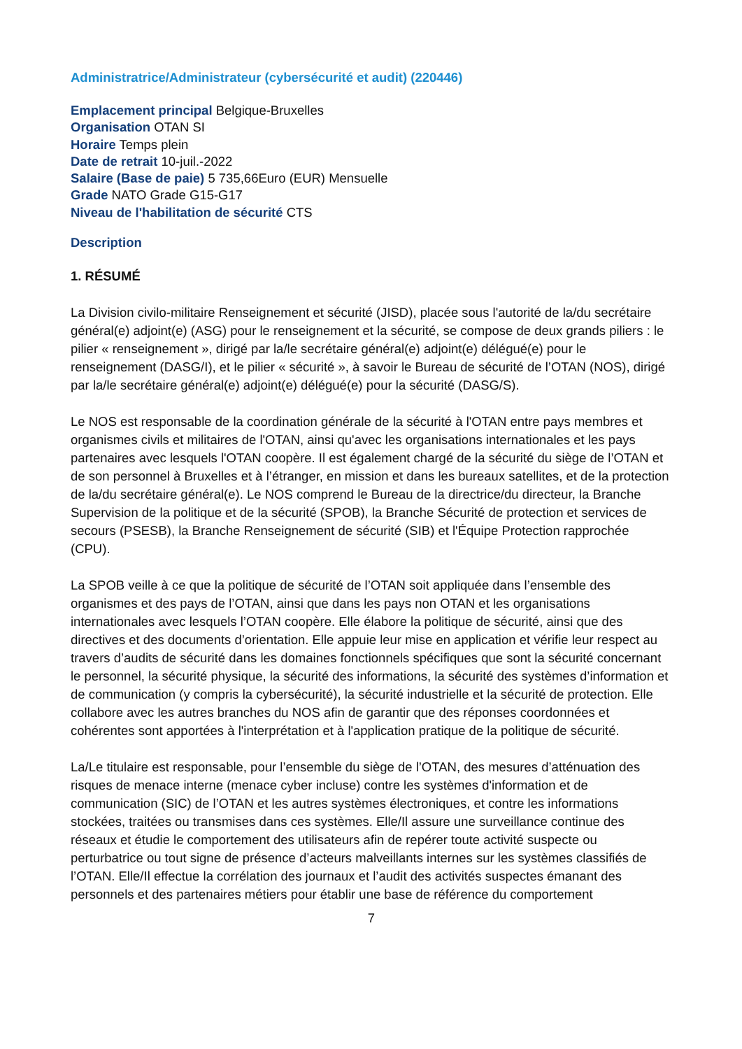Administratrice/Administrateur (cybersécurité et audit) (220446)
Emplacement principal Belgique-Bruxelles
Organisation OTAN SI
Horaire Temps plein
Date de retrait 10-juil.-2022
Salaire (Base de paie) 5 735,66Euro (EUR) Mensuelle
Grade NATO Grade G15-G17
Niveau de l'habilitation de sécurité CTS
Description
1. RÉSUMÉ
La Division civilo-militaire Renseignement et sécurité (JISD), placée sous l'autorité de la/du secrétaire général(e) adjoint(e) (ASG) pour le renseignement et la sécurité, se compose de deux grands piliers : le pilier « renseignement », dirigé par la/le secrétaire général(e) adjoint(e) délégué(e) pour le renseignement (DASG/I), et le pilier « sécurité », à savoir le Bureau de sécurité de l’OTAN (NOS), dirigé par la/le secrétaire général(e) adjoint(e) délégué(e) pour la sécurité (DASG/S).
Le NOS est responsable de la coordination générale de la sécurité à l'OTAN entre pays membres et organismes civils et militaires de l'OTAN, ainsi qu'avec les organisations internationales et les pays partenaires avec lesquels l'OTAN coopère. Il est également chargé de la sécurité du siège de l’OTAN et de son personnel à Bruxelles et à l’étranger, en mission et dans les bureaux satellites, et de la protection de la/du secrétaire général(e). Le NOS comprend le Bureau de la directrice/du directeur, la Branche Supervision de la politique et de la sécurité (SPOB), la Branche Sécurité de protection et services de secours (PSESB), la Branche Renseignement de sécurité (SIB) et l'Équipe Protection rapprochée (CPU).
La SPOB veille à ce que la politique de sécurité de l’OTAN soit appliquée dans l’ensemble des organismes et des pays de l’OTAN, ainsi que dans les pays non OTAN et les organisations internationales avec lesquels l’OTAN coopère. Elle élabore la politique de sécurité, ainsi que des directives et des documents d’orientation. Elle appuie leur mise en application et vérifie leur respect au travers d’audits de sécurité dans les domaines fonctionnels spécifiques que sont la sécurité concernant le personnel, la sécurité physique, la sécurité des informations, la sécurité des systèmes d’information et de communication (y compris la cybersécurité), la sécurité industrielle et la sécurité de protection. Elle collabore avec les autres branches du NOS afin de garantir que des réponses coordonnées et cohérentes sont apportées à l'interprétation et à l'application pratique de la politique de sécurité.
La/Le titulaire est responsable, pour l’ensemble du siège de l’OTAN, des mesures d’atténuation des risques de menace interne (menace cyber incluse) contre les systèmes d'information et de communication (SIC) de l’OTAN et les autres systèmes électroniques, et contre les informations stockées, traitées ou transmises dans ces systèmes. Elle/Il assure une surveillance continue des réseaux et étudie le comportement des utilisateurs afin de repérer toute activité suspecte ou perturbatrice ou tout signe de présence d’acteurs malveillants internes sur les systèmes classifiés de l’OTAN. Elle/Il effectue la corrélation des journaux et l’audit des activités suspectes émanant des personnels et des partenaires métiers pour établir une base de référence du comportement
7